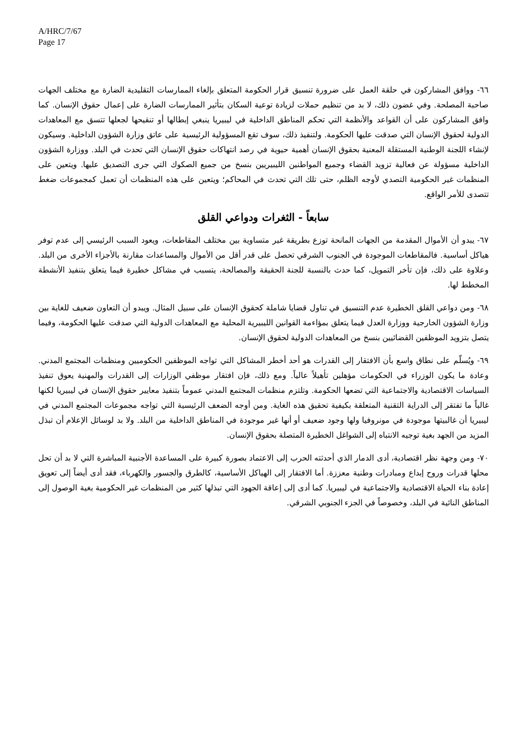A/HRC/7/67
Page 17
٦٦- ووافق المشاركون في حلقة العمل على ضرورة تنسيق قرار الحكومة المتعلق بإلغاء الممارسات التقليدية الضارة مع مختلف الجهات صاحبة المصلحة. وفي غضون ذلك، لا بد من تنظيم حملات لزيادة توعية السكان بتأثير الممارسات الضارة على إعمال حقوق الإنسان. كما وافق المشاركون على أن القواعد والأنظمة التي تحكم المناطق الداخلية في ليبيريا ينبغي إبطالها أو تنقيحها لجعلها تتسق مع المعاهدات الدولية لحقوق الإنسان التي صدقت عليها الحكومة. ولتنفيذ ذلك، سوف تقع المسؤولية الرئيسية على عاتق وزارة الشؤون الداخلية. وسيكون لإنشاء اللجنة الوطنية المستقلة المعنية بحقوق الإنسان أهمية حيوية في رصد انتهاكات حقوق الإنسان التي تحدث في البلد. ووزارة الشؤون الداخلية مسؤولة عن فعالية تزويد القضاء وجميع المواطنين الليبيريين بنسخ من جميع الصكوك التي جرى التصديق عليها. ويتعين على المنظمات غير الحكومية التصدي لأوجه الظلم، حتى تلك التي تحدث في المحاكم؛ ويتعين على هذه المنظمات أن تعمل كمجموعات ضغط تتصدى للأمر الواقع.
سابعاً - الثغرات ودواعي القلق
٦٧- يبدو أن الأموال المقدمة من الجهات المانحة توزع بطريقة غير متساوية بين مختلف المقاطعات، ويعود السبب الرئيسي إلى عدم توفر هياكل أساسية. فالمقاطعات الموجودة في الجنوب الشرقي تحصل على قدر أقل من الأموال والمساعدات مقارنة بالأجزاء الأخرى من البلد. وعلاوة على ذلك، فإن تأخر التمويل، كما حدث بالنسبة للجنة الحقيقة والمصالحة، يتسبب في مشاكل خطيرة فيما يتعلق بتنفيذ الأنشطة المخطط لها.
٦٨- ومن دواعي القلق الخطيرة عدم التنسيق في تناول قضايا شاملة كحقوق الإنسان على سبيل المثال. ويبدو أن التعاون ضعيف للغاية بين وزارة الشؤون الخارجية ووزارة العدل فيما يتعلق بمؤاءمة القوانين الليبيرية المحلية مع المعاهدات الدولية التي صدقت عليها الحكومة، وفيما يتصل بتزويد الموظفين القضائيين بنسخ من المعاهدات الدولية لحقوق الإنسان.
٦٩- ويُسلّم على نطاق واسع بأن الافتقار إلى القدرات هو أحد أخطر المشاكل التي تواجه الموظفين الحكوميين ومنظمات المجتمع المدني. وعادة ما يكون الوزراء في الحكومات مؤهلين تأهيلاً عالياً. ومع ذلك، فإن افتقار موظفي الوزارات إلى القدرات والمهنية يعوق تنفيذ السياسات الاقتصادية والاجتماعية التي تضعها الحكومة. وتلتزم منظمات المجتمع المدني عموماً بتنفيذ معايير حقوق الإنسان في ليبيريا لكنها غالباً ما تفتقر إلى الدراية التقنية المتعلقة بكيفية تحقيق هذه الغاية. ومن أوجه الضعف الرئيسية التي تواجه مجموعات المجتمع المدني في ليبيريا أن غالبيتها موجودة في مونروفيا ولها وجود ضعيف أو أنها غير موجودة في المناطق الداخلية من البلد. ولا بد لوسائل الإعلام أن تبذل المزيد من الجهد بغية توجيه الانتباه إلى الشواغل الخطيرة المتصلة بحقوق الإنسان.
٧٠- ومن وجهة نظر اقتصادية، أدى الدمار الذي أحدثته الحرب إلى الاعتماد بصورة كبيرة على المساعدة الأجنبية المباشرة التي لا بد أن تحل محلها قدرات وروح إبداع ومبادرات وطنية معززة. أما الافتقار إلى الهياكل الأساسية، كالطرق والجسور والكهرباء، فقد أدى أيضاً إلى تعويق إعادة بناء الحياة الاقتصادية والاجتماعية في ليبيريا. كما أدى إلى إعاقة الجهود التي تبذلها كثير من المنظمات غير الحكومية بغية الوصول إلى المناطق النائية في البلد، وخصوصاً في الجزء الجنوبي الشرقي.